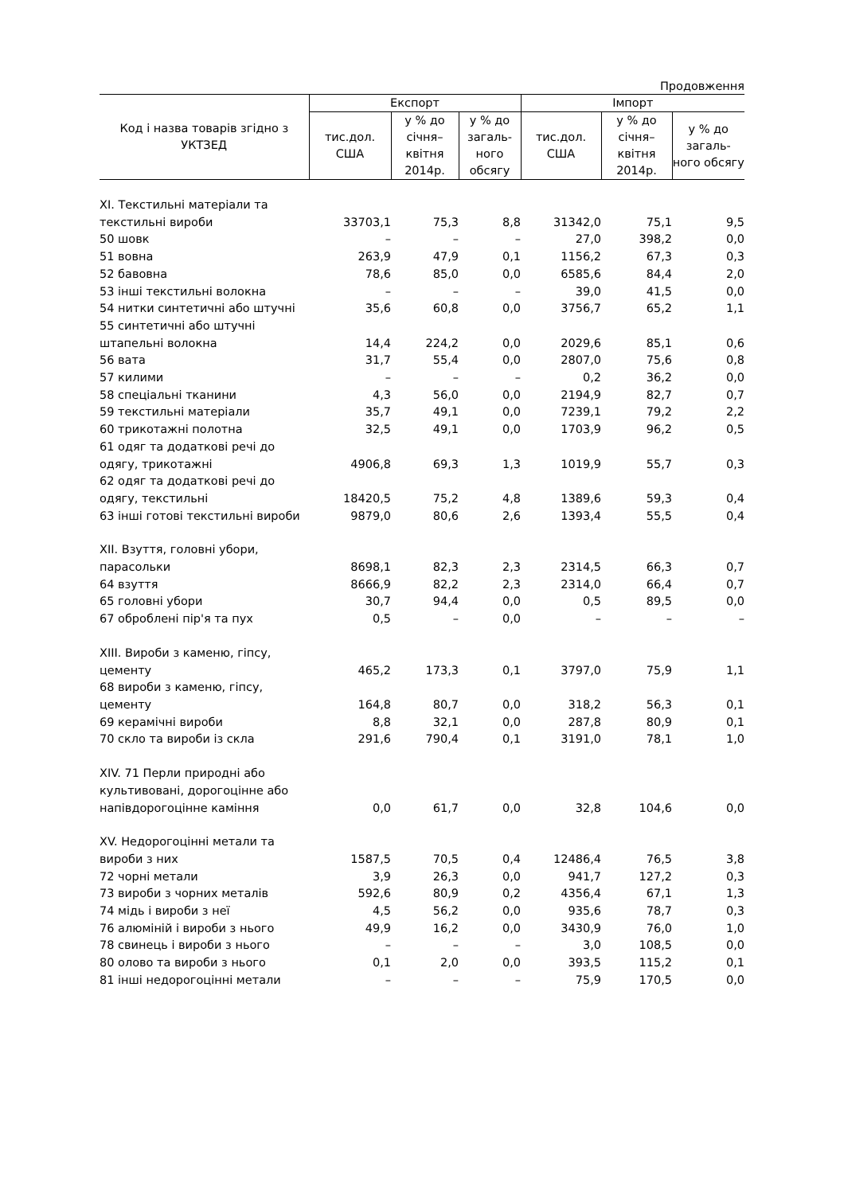Продовження
| Код і назва товарів згідно з УКТЗЕД | Експорт | | | Імпорт | | |
| --- | --- | --- | --- | --- | --- | --- |
| | тис.дол. США | у % до січня–квітня 2014р. | у % до загаль-ного обсягу | тис.дол. США | у % до січня–квітня 2014р. | у % до загаль-ного обсягу |
| XI. Текстильні матеріали та текстильні вироби | 33703,1 | 75,3 | 8,8 | 31342,0 | 75,1 | 9,5 |
| 50 шовк | – | – | – | 27,0 | 398,2 | 0,0 |
| 51 вовна | 263,9 | 47,9 | 0,1 | 1156,2 | 67,3 | 0,3 |
| 52 бавовна | 78,6 | 85,0 | 0,0 | 6585,6 | 84,4 | 2,0 |
| 53 інші текстильні волокна | – | – | – | 39,0 | 41,5 | 0,0 |
| 54 нитки синтетичні або штучні | 35,6 | 60,8 | 0,0 | 3756,7 | 65,2 | 1,1 |
| 55 синтетичні або штучні штапельні волокна | 14,4 | 224,2 | 0,0 | 2029,6 | 85,1 | 0,6 |
| 56 вата | 31,7 | 55,4 | 0,0 | 2807,0 | 75,6 | 0,8 |
| 57 килими | – | – | – | 0,2 | 36,2 | 0,0 |
| 58 спеціальні тканини | 4,3 | 56,0 | 0,0 | 2194,9 | 82,7 | 0,7 |
| 59 текстильні матеріали | 35,7 | 49,1 | 0,0 | 7239,1 | 79,2 | 2,2 |
| 60 трикотажні полотна | 32,5 | 49,1 | 0,0 | 1703,9 | 96,2 | 0,5 |
| 61 одяг та додаткові речі до одягу, трикотажні | 4906,8 | 69,3 | 1,3 | 1019,9 | 55,7 | 0,3 |
| 62 одяг та додаткові речі до одягу, текстильні | 18420,5 | 75,2 | 4,8 | 1389,6 | 59,3 | 0,4 |
| 63 інші готові текстильні вироби | 9879,0 | 80,6 | 2,6 | 1393,4 | 55,5 | 0,4 |
| XII. Взуття, головні убори, парасольки | 8698,1 | 82,3 | 2,3 | 2314,5 | 66,3 | 0,7 |
| 64 взуття | 8666,9 | 82,2 | 2,3 | 2314,0 | 66,4 | 0,7 |
| 65 головні убори | 30,7 | 94,4 | 0,0 | 0,5 | 89,5 | 0,0 |
| 67 оброблені пір'я та пух | 0,5 | – | 0,0 | – | – | – |
| XIII. Вироби з каменю, гіпсу, цементу | 465,2 | 173,3 | 0,1 | 3797,0 | 75,9 | 1,1 |
| 68 вироби з каменю, гіпсу, цементу | 164,8 | 80,7 | 0,0 | 318,2 | 56,3 | 0,1 |
| 69 керамічні вироби | 8,8 | 32,1 | 0,0 | 287,8 | 80,9 | 0,1 |
| 70 скло та вироби із скла | 291,6 | 790,4 | 0,1 | 3191,0 | 78,1 | 1,0 |
| XIV. 71 Перли природні або культивовані, дорогоцінне або напівдорогоцінне каміння | 0,0 | 61,7 | 0,0 | 32,8 | 104,6 | 0,0 |
| XV. Недорогоцінні метали та вироби з них | 1587,5 | 70,5 | 0,4 | 12486,4 | 76,5 | 3,8 |
| 72 чорні метали | 3,9 | 26,3 | 0,0 | 941,7 | 127,2 | 0,3 |
| 73 вироби з чорних металів | 592,6 | 80,9 | 0,2 | 4356,4 | 67,1 | 1,3 |
| 74 мідь і вироби з неї | 4,5 | 56,2 | 0,0 | 935,6 | 78,7 | 0,3 |
| 76 алюміній і вироби з нього | 49,9 | 16,2 | 0,0 | 3430,9 | 76,0 | 1,0 |
| 78 свинець і вироби з нього | – | – | – | 3,0 | 108,5 | 0,0 |
| 80 олово та вироби з нього | 0,1 | 2,0 | 0,0 | 393,5 | 115,2 | 0,1 |
| 81 інші недорогоцінні метали | – | – | – | 75,9 | 170,5 | 0,0 |